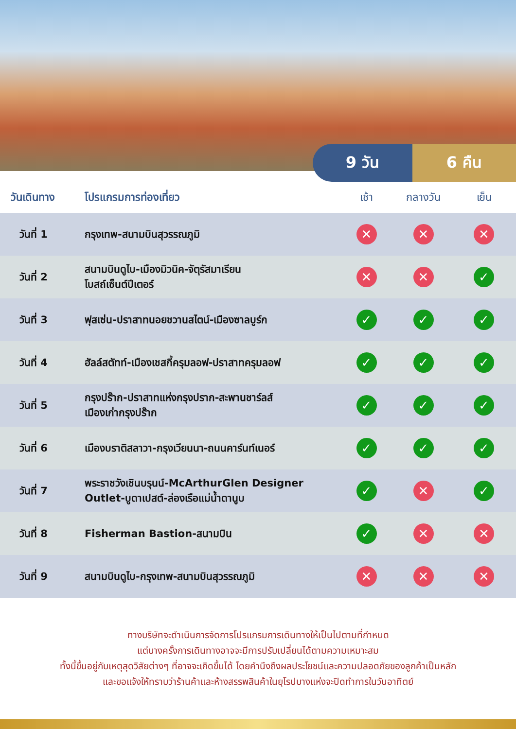9 วัน 6 คืน
| วันเดินทาง | โปรแกรมการท่องเที่ยว | เช้า | กลางวัน | เย็น |
| --- | --- | --- | --- | --- |
| วันที่ 1 | กรุงเทพ-สนามบินสุวรรณภูมิ | ✕ | ✕ | ✕ |
| วันที่ 2 | สนามบินดูไบ-เมืองมิวนิค-จัตุรัสมาเรียน โบสถ์เซ็นต์ปีเตอร์ | ✕ | ✕ | ✓ |
| วันที่ 3 | ฟุสเซ่น-ปราสาทนอยชวานสไตน์-เมืองซาลบูร์ก | ✓ | ✓ | ✓ |
| วันที่ 4 | ฮัลล์สตัทท์-เมืองเชสกี้ครุมลอฟ-ปราสาทครุมลอฟ | ✓ | ✓ | ✓ |
| วันที่ 5 | กรุงปร๊าก-ปราสาทแห่งกรุงปราก-สะพานชาร์ลส์ เมืองเก่ากรุงปร๊าก | ✓ | ✓ | ✓ |
| วันที่ 6 | เมืองบราติสลาวา-กรุงเวียนนา-ถนนคาร์นท์เนอร์ | ✓ | ✓ | ✓ |
| วันที่ 7 | พระราชวังเชินบรุนน์-McArthurGlen Designer Outlet-บูดาเปสต์-ล่องเรือแม่น้ำดานูบ | ✓ | ✕ | ✓ |
| วันที่ 8 | Fisherman Bastion-สนามบิน | ✓ | ✕ | ✕ |
| วันที่ 9 | สนามบินดูไบ-กรุงเทพ-สนามบินสุวรรณภูมิ | ✕ | ✕ | ✕ |
ทางบริษัทจะดำเนินการจัดการโปรแกรมการเดินทางให้เป็นไปตามที่กำหนด
แต่บางครั้งการเดินทางอาจจะมีการปรับเปลี่ยนได้ตามความเหมาะสม
ทั้งนี้ขึ้นอยู่กับเหตุสุดวิสัยต่างๆ ที่อาจจะเกิดขึ้นได้ โดยคำนึงถึงผลประโยชน์และความปลอดภัยของลูกค้าเป็นหลัก
และขอแจ้งให้ทราบว่าร้านค้าและห้างสรรพสินค้าในยุโรปบางแห่งจะปิดทำการในวันอาทิตย์